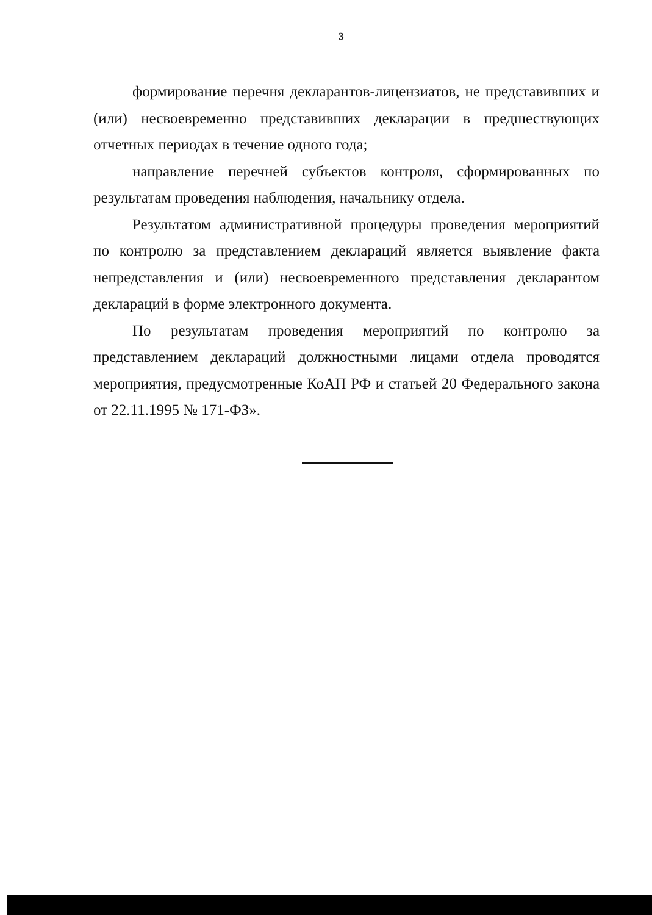3
формирование перечня декларантов-лицензиатов, не представивших и (или) несвоевременно представивших декларации в предшествующих отчетных периодах в течение одного года;
направление перечней субъектов контроля, сформированных по результатам проведения наблюдения, начальнику отдела.
Результатом административной процедуры проведения мероприятий по контролю за представлением деклараций является выявление факта непредставления и (или) несвоевременного представления декларантом деклараций в форме электронного документа.
По результатам проведения мероприятий по контролю за представлением деклараций должностными лицами отдела проводятся мероприятия, предусмотренные КоАП РФ и статьей 20 Федерального закона от 22.11.1995 № 171-ФЗ».